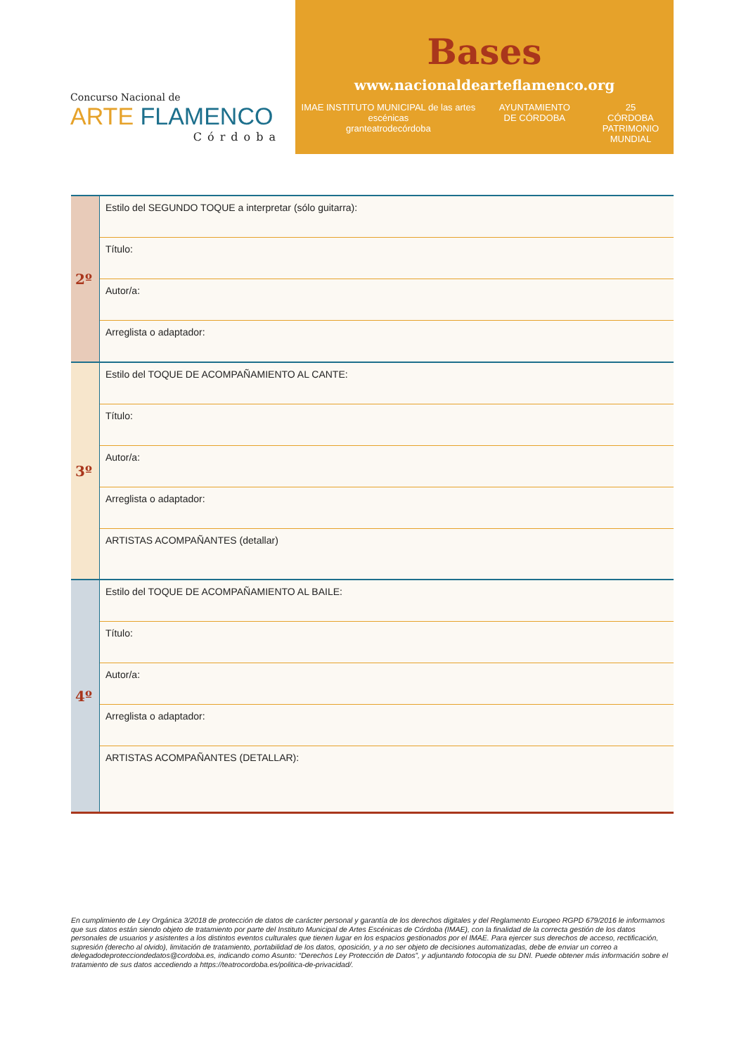Concurso Nacional de
ARTE FLAMENCO
Córdoba
Bases
www.nacionaldearteflamenco.org
IMAE INSTITUTO MUNICIPAL de las artes escénicas
granteatrodecórdoba
AYUNTAMIENTO
DE CÓRDOBA
25
CÓRDOBA
PATRIMONIO MUNDIAL
| 2º | Estilo del SEGUNDO TOQUE a interpretar (sólo guitarra): |
| | Título: |
| | Autor/a: |
| | Arreglista o adaptador: |
| 3º | Estilo del TOQUE DE ACOMPAÑAMIENTO AL CANTE: |
| | Título: |
| | Autor/a: |
| | Arreglista o adaptador: |
| | ARTISTAS ACOMPAÑANTES (detallar) |
| 4º | Estilo del TOQUE DE ACOMPAÑAMIENTO AL BAILE: |
| | Título: |
| | Autor/a: |
| | Arreglista o adaptador: |
| | ARTISTAS ACOMPAÑANTES (DETALLAR): |
En cumplimiento de Ley Orgánica 3/2018 de protección de datos de carácter personal y garantía de los derechos digitales y del Reglamento Europeo RGPD 679/2016 le informamos que sus datos están siendo objeto de tratamiento por parte del Instituto Municipal de Artes Escénicas de Córdoba (IMAE), con la finalidad de la correcta gestión de los datos personales de usuarios y asistentes a los distintos eventos culturales que tienen lugar en los espacios gestionados por el IMAE. Para ejercer sus derechos de acceso, rectificación, supresión (derecho al olvido), limitación de tratamiento, portabilidad de los datos, oposición, y a no ser objeto de decisiones automatizadas, debe de enviar un correo a delegadodeprotecciondedatos@cordoba.es, indicando como Asunto: “Derechos Ley Protección de Datos”, y adjuntando fotocopia de su DNI. Puede obtener más información sobre el tratamiento de sus datos accediendo a https://teatrocordoba.es/politica-de-privacidad/.